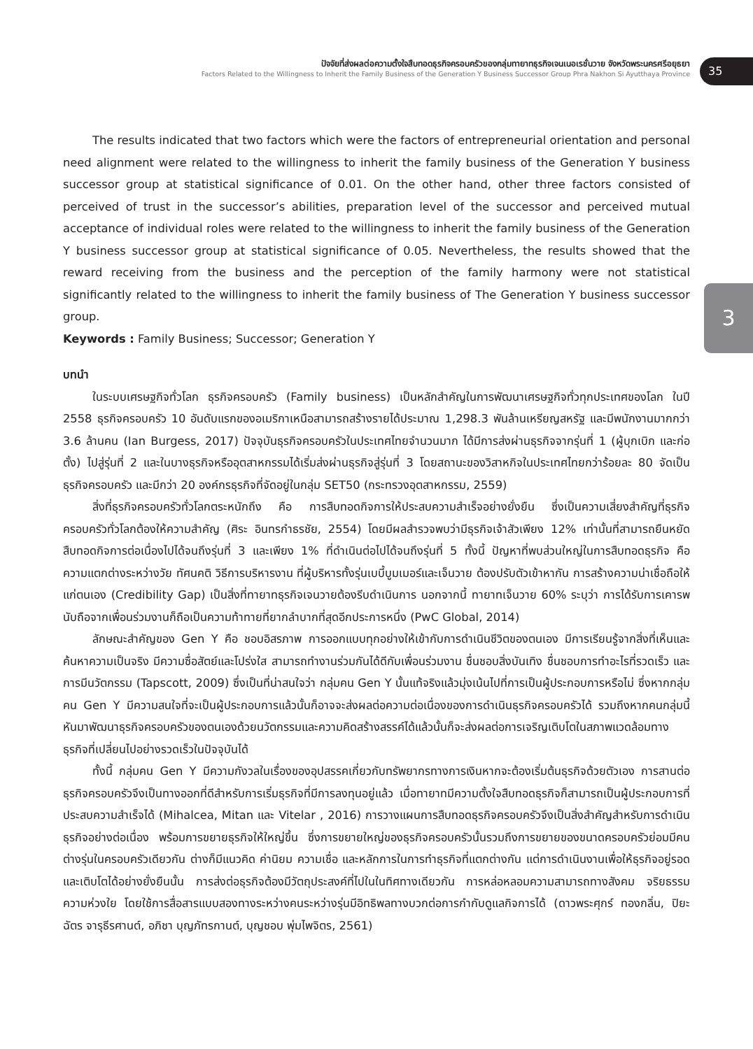ปัจจัยที่ส่งผลต่อความตั้งใจสืบทอดธุรกิจครอบครัวของกลุ่มทายาทธุรกิจเจนเนอเรชั่นวาย จังหวัดพระนครศรีอยุธยา
Factors Related to the Willingness to Inherit the Family Business of the Generation Y Business Successor Group Phra Nakhon Si Ayutthaya Province
35
3
The results indicated that two factors which were the factors of entrepreneurial orientation and personal need alignment were related to the willingness to inherit the family business of the Generation Y business successor group at statistical significance of 0.01. On the other hand, other three factors consisted of perceived of trust in the successor’s abilities, preparation level of the successor and perceived mutual acceptance of individual roles were related to the willingness to inherit the family business of the Generation Y business successor group at statistical significance of 0.05. Nevertheless, the results showed that the reward receiving from the business and the perception of the family harmony were not statistical significantly related to the willingness to inherit the family business of The Generation Y business successor group.
Keywords : Family Business; Successor; Generation Y
บทนำ
ในระบบเศรษฐกิจทั่วโลก ธุรกิจครอบครัว (Family business) เป็นหลักสำคัญในการพัฒนาเศรษฐกิจทั่วทุกประเทศของโลก ในปี 2558 ธุรกิจครอบครัว 10 อันดับแรกของอเมริกาเหนือสามารถสร้างรายได้ประมาณ 1,298.3 พันล้านเหรียญสหรัฐ และมีพนักงานมากกว่า 3.6 ล้านคน (Ian Burgess, 2017) ปัจจุบันธุรกิจครอบครัวในประเทศไทยจำนวนมาก ได้มีการส่งผ่านธุรกิจจากรุ่นที่ 1 (ผู้บุกเบิก และก่อตั้ง) ไปสู่รุ่นที่ 2 และในบางธุรกิจหรืออุตสาหกรรมได้เริ่มส่งผ่านธุรกิจสู่รุ่นที่ 3 โดยสถานะของวิสาหกิจในประเทศไทยกว่าร้อยละ 80 จัดเป็นธุรกิจครอบครัว และมีกว่า 20 องค์กรธุรกิจที่จัดอยู่ในกลุ่ม SET50 (กระทรวงอุตสาหกรรม, 2559)
สิ่งที่ธุรกิจครอบครัวทั่วโลกตระหนักถึง คือ การสืบทอดกิจการให้ประสบความสำเร็จอย่างยั่งยืน ซึ่งเป็นความเสี่ยงสำคัญที่ธุรกิจครอบครัวทั่วโลกต้องให้ความสำคัญ (ศิระ อินทรกำธรชัย, 2554) โดยมีผลสำรวจพบว่ามีธุรกิจเจ้าสัวเพียง 12% เท่านั้นที่สามารถยืนหยัดสืบทอดกิจการต่อเนื่องไปได้จนถึงรุ่นที่ 3 และเพียง 1% ที่ดำเนินต่อไปได้จนถึงรุ่นที่ 5 ทั้งนี้ ปัญหาที่พบส่วนใหญ่ในการสืบทอดธุรกิจ คือ ความแตกต่างระหว่างวัย ทัศนคติ วิธีการบริหารงาน ที่ผู้บริหารทั้งรุ่นเบบี้บูมเมอร์และเจ็นวาย ต้องปรับตัวเข้าหากัน การสร้างความน่าเชื่อถือให้แก่ตนเอง (Credibility Gap) เป็นสิ่งที่ทายาทธุรกิจเจนวายต้องรีบดำเนินการ นอกจากนี้ ทายาทเจ็นวาย 60% ระบุว่า การได้รับการเคารพนับถือจากเพื่อนร่วมงานก็ถือเป็นความท้าทายที่ยากลำบากที่สุดอีกประการหนึ่ง (PwC Global, 2014)
ลักษณะสำคัญของ Gen Y คือ ชอบอิสรภาพ การออกแบบทุกอย่างให้เข้ากับการดำเนินชีวิตของตนเอง มีการเรียนรู้จากสิ่งที่เห็นและค้นหาความเป็นจริง มีความซื่อสัตย์และโปร่งใส สามารถทำงานร่วมกันได้ดีกับเพื่อนร่วมงาน ชื่นชอบสิ่งบันเทิง ชื่นชอบการทำอะไรที่รวดเร็ว และการมีนวัตกรรม (Tapscott, 2009) ซึ่งเป็นที่น่าสนใจว่า กลุ่มคน Gen Y นั้นแท้จริงแล้วมุ่งเน้นไปที่การเป็นผู้ประกอบการหรือไม่ ซึ่งหากกลุ่มคน Gen Y มีความสนใจที่จะเป็นผู้ประกอบการแล้วนั้นก็อาจจะส่งผลต่อความต่อเนื่องของการดำเนินธุรกิจครอบครัวได้ รวมถึงหากคนกลุ่มนี้หันมาพัฒนาธุรกิจครอบครัวของตนเองด้วยนวัตกรรมและความคิดสร้างสรรค์ได้แล้วนั้นก็จะส่งผลต่อการเจริญเติบโตในสภาพแวดล้อมทางธุรกิจที่เปลี่ยนไปอย่างรวดเร็วในปัจจุบันได้
ทั้งนี้ กลุ่มคน Gen Y มีความกังวลในเรื่องของอุปสรรคเกี่ยวกับทรัพยากรทางการเงินหากจะต้องเริ่มต้นธุรกิจด้วยตัวเอง การสานต่อธุรกิจครอบครัวจึงเป็นทางออกที่ดีสำหรับการเริ่มธุรกิจที่มีการลงทุนอยู่แล้ว เมื่อทายาทมีความตั้งใจสืบทอดธุรกิจก็สามารถเป็นผู้ประกอบการที่ประสบความสำเร็จได้ (Mihalcea, Mitan และ Vitelar , 2016) การวางแผนการสืบทอดธุรกิจครอบครัวจึงเป็นสิ่งสำคัญสำหรับการดำเนินธุรกิจอย่างต่อเนื่อง พร้อมการขยายธุรกิจให้ใหญ่ขึ้น ซึ่งการขยายใหญ่ของธุรกิจครอบครัวนั้นรวมถึงการขยายของขนาดครอบครัวย่อมมีคนต่างรุ่นในครอบครัวเดียวกัน ต่างก็มีแนวคิด ค่านิยม ความเชื่อ และหลักการในการทำธุรกิจที่แตกต่างกัน แต่การดำเนินงานเพื่อให้ธุรกิจอยู่รอดและเติบโตได้อย่างยั่งยืนนั้น การส่งต่อธุรกิจต้องมีวัตถุประสงค์ที่ไปในในทิศทางเดียวกัน การหล่อหลอมความสามารถทางสังคม จริยธรรมความห่วงใย โดยใช้การสื่อสารแบบสองทางระหว่างคนระหว่างรุ่นมีอิทธิพลทางบวกต่อการกำกับดูแลกิจการได้ (ดาวพระศุกร์ ทองกลิ่น, ปิยะฉัตร จารุธีรศานต์, อภิชา บุญภัทรกานต์, บุญชอบ พุ่มไพจิตร, 2561)